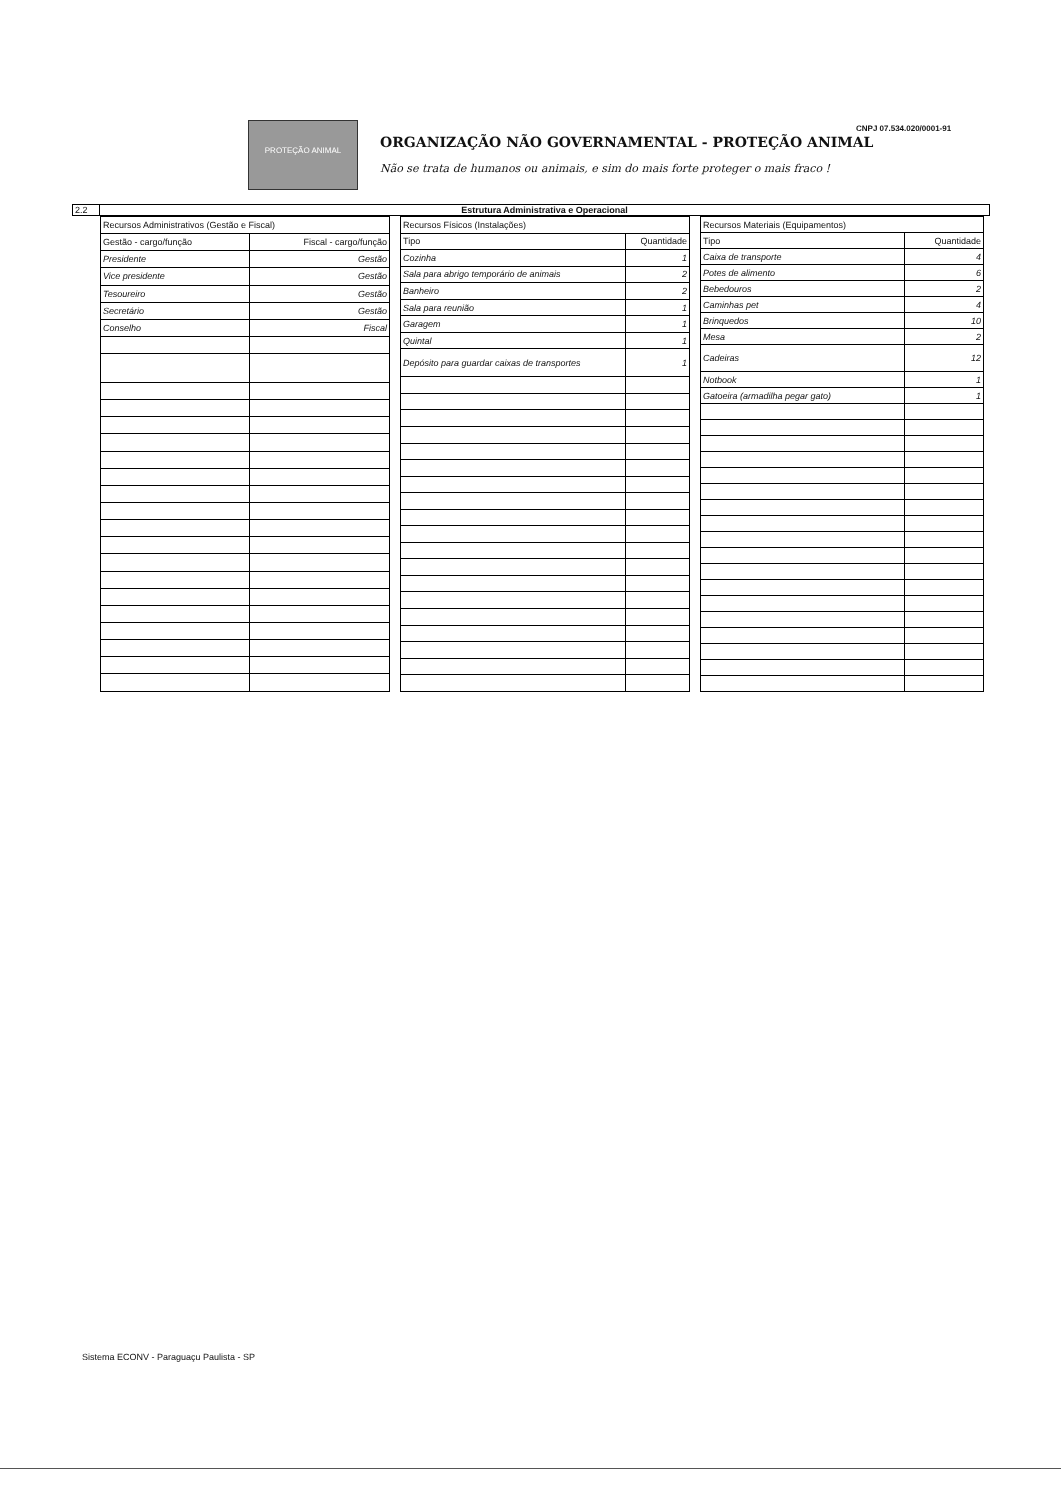CNPJ 07.534.020/0001-91
PROTEÇÃO ANIMAL
ORGANIZAÇÃO NÃO GOVERNAMENTAL - PROTEÇÃO ANIMAL
Não se trata de humanos ou animais, e sim do mais forte proteger o mais fraco !
2.2 Estrutura Administrativa e Operacional
| Recursos Administrativos (Gestão e Fiscal) | |
| --- | --- |
| Gestão - cargo/função | Fiscal - cargo/função |
| Presidente | Gestão |
| Vice presidente | Gestão |
| Tesoureiro | Gestão |
| Secretário | Gestão |
| Conselho | Fiscal |
| Recursos Físicos (Instalações) | |
| --- | --- |
| Tipo | Quantidade |
| Cozinha | 1 |
| Sala para abrigo temporário de animais | 2 |
| Banheiro | 2 |
| Sala para reunião | 1 |
| Garagem | 1 |
| Quintal | 1 |
| Depósito para guardar caixas de transportes | 1 |
| Recursos Materiais (Equipamentos) | |
| --- | --- |
| Tipo | Quantidade |
| Caixa de transporte | 4 |
| Potes de alimento | 6 |
| Bebedouros | 2 |
| Caminhas pet | 4 |
| Brinquedos | 10 |
| Mesa | 2 |
| Cadeiras | 12 |
| Notbook | 1 |
| Gatoeira (armadilha pegar gato) | 1 |
Sistema ECONV - Paraguaçu Paulista - SP